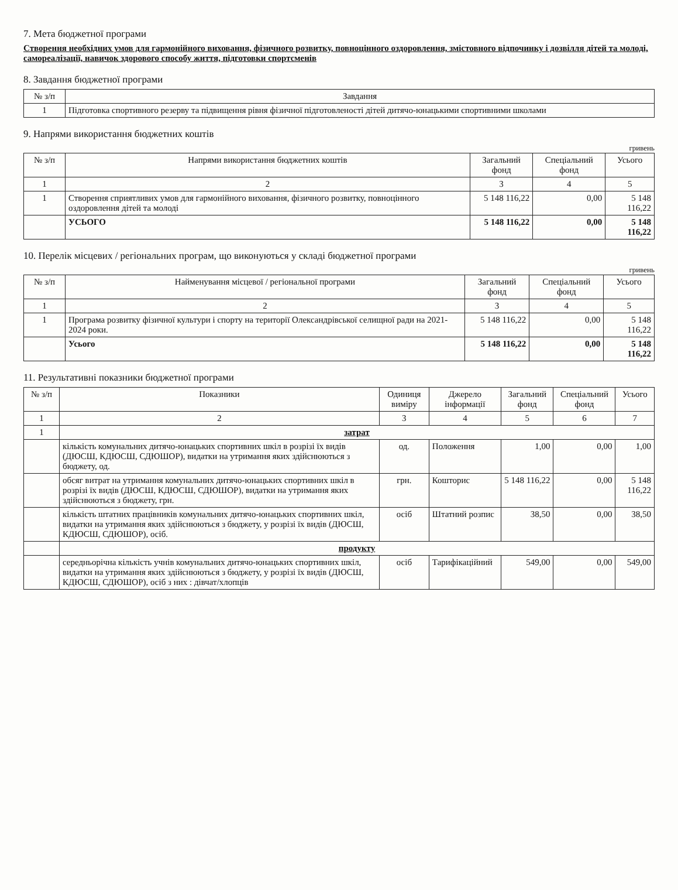7. Мета бюджетної програми
Створення необхідних умов для гармонійного виховання, фізичного розвитку, повноцінного оздоровлення, змістовного відпочинку і дозвілля дітей та молоді, самореалізації, навичок здорового способу життя, підготовки спортсменів
8. Завдання бюджетної програми
| № з/п | Завдання |
| --- | --- |
| 1 | Підготовка спортивного резерву та підвищення рівня фізичної підготовленості дітей дитячо-юнацькими спортивними школами |
9. Напрями використання бюджетних коштів
гривень
| № з/п | Напрями використання бюджетних коштів | Загальний фонд | Спеціальний фонд | Усього |
| --- | --- | --- | --- | --- |
| 1 | 2 | 3 | 4 | 5 |
| 1 | Створення сприятливих умов для гармонійного виховання, фізичного розвитку, повноцінного оздоровлення дітей та молоді | 5 148 116,22 | 0,00 | 5 148 116,22 |
| | УСЬОГО | 5 148 116,22 | 0,00 | 5 148 116,22 |
10. Перелік місцевих / регіональних програм, що виконуються у складі бюджетної програми
гривень
| № з/п | Найменування місцевої / регіональної програми | Загальний фонд | Спеціальний фонд | Усього |
| --- | --- | --- | --- | --- |
| 1 | 2 | 3 | 4 | 5 |
| 1 | Програма розвитку фізичної культури і спорту на території Олександрівської селищної ради на 2021-2024 роки. | 5 148 116,22 | 0,00 | 5 148 116,22 |
| | Усього | 5 148 116,22 | 0,00 | 5 148 116,22 |
11. Результативні показники бюджетної програми
| № з/п | Показники | Одиниця виміру | Джерело інформації | Загальний фонд | Спеціальний фонд | Усього |
| --- | --- | --- | --- | --- | --- | --- |
| 1 | 2 | 3 | 4 | 5 | 6 | 7 |
| 1 | затрат | | | | | |
| | кількість комунальних дитячо-юнацьких спортивних шкіл в розрізі їх видів (ДЮСШ, КДЮСШ, СДЮШОР), видатки на утримання яких здійснюються з бюджету, од. | од. | Положення | 1,00 | 0,00 | 1,00 |
| | обсяг витрат на утримання комунальних дитячо-юнацьких спортивних шкіл в розрізі їх видів (ДЮСШ, КДЮСШ, СДЮШОР), видатки на утримання яких здійснюються з бюджету, грн. | грн. | Кошторис | 5 148 116,22 | 0,00 | 5 148 116,22 |
| | кількість штатних працівників комунальних дитячо-юнацьких спортивних шкіл, видатки на утримання яких здійснюються з бюджету, у розрізі їх видів (ДЮСШ, КДЮСШ, СДЮШОР), осіб. | осіб | Штатний розпис | 38,50 | 0,00 | 38,50 |
| | продукту | | | | | |
| | середньорічна кількість учнів комунальних дитячо-юнацьких спортивних шкіл, видатки на утримання яких здійснюються з бюджету, у розрізі їх видів (ДЮСШ, КДЮСШ, СДЮШОР), осіб з них : дівчат/хлопців | осіб | Тарифікаційний | 549,00 | 0,00 | 549,00 |